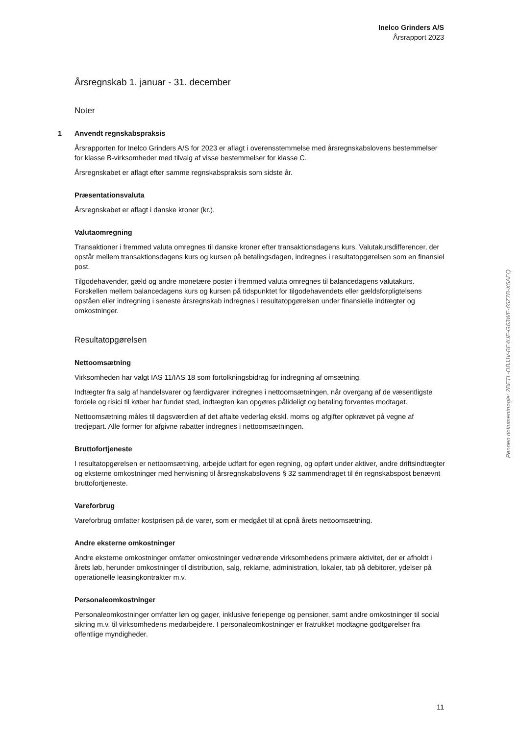Inelco Grinders A/S
Årsrapport 2023
Årsregnskab 1. januar - 31. december
Noter
1 Anvendt regnskabspraksis
Årsrapporten for Inelco Grinders A/S for 2023 er aflagt i overensstemmelse med årsregnskabslovens bestemmelser for klasse B-virksomheder med tilvalg af visse bestemmelser for klasse C.
Årsregnskabet er aflagt efter samme regnskabspraksis som sidste år.
Præsentationsvaluta
Årsregnskabet er aflagt i danske kroner (kr.).
Valutaomregning
Transaktioner i fremmed valuta omregnes til danske kroner efter transaktionsdagens kurs. Valutakursdifferencer, der opstår mellem transaktionsdagens kurs og kursen på betalingsdagen, indregnes i resultatopgørelsen som en finansiel post.
Tilgodehavender, gæld og andre monetære poster i fremmed valuta omregnes til balancedagens valutakurs. Forskellen mellem balancedagens kurs og kursen på tidspunktet for tilgodehavendets eller gældsforpligtelsens opståen eller indregning i seneste årsregnskab indregnes i resultatopgørelsen under finansielle indtægter og omkostninger.
Resultatopgørelsen
Nettoomsætning
Virksomheden har valgt IAS 11/IAS 18 som fortolkningsbidrag for indregning af omsætning.
Indtægter fra salg af handelsvarer og færdigvarer indregnes i nettoomsætningen, når overgang af de væsentligste fordele og risici til køber har fundet sted, indtægten kan opgøres pålideligt og betaling forventes modtaget.
Nettoomsætning måles til dagsværdien af det aftalte vederlag ekskl. moms og afgifter opkrævet på vegne af tredjepart. Alle former for afgivne rabatter indregnes i nettoomsætningen.
Bruttofortjeneste
I resultatopgørelsen er nettoomsætning, arbejde udført for egen regning, og opført under aktiver, andre driftsindtægter og eksterne omkostninger med henvisning til årsregnskabslovens § 32 sammendraget til én regnskabspost benævnt bruttofortjeneste.
Vareforbrug
Vareforbrug omfatter kostprisen på de varer, som er medgået til at opnå årets nettoomsætning.
Andre eksterne omkostninger
Andre eksterne omkostninger omfatter omkostninger vedrørende virksomhedens primære aktivitet, der er afholdt i årets løb, herunder omkostninger til distribution, salg, reklame, administration, lokaler, tab på debitorer, ydelser på operationelle leasingkontrakter m.v.
Personaleomkostninger
Personaleomkostninger omfatter løn og gager, inklusive feriepenge og pensioner, samt andre omkostninger til social sikring m.v. til virksomhedens medarbejdere. I personaleomkostninger er fratrukket modtagne godtgørelser fra offentlige myndigheder.
Penneo dokumentnøgle: 2BETL-OBJJV-BE4UE-G63WE-65Z7B-X5AEQ
11